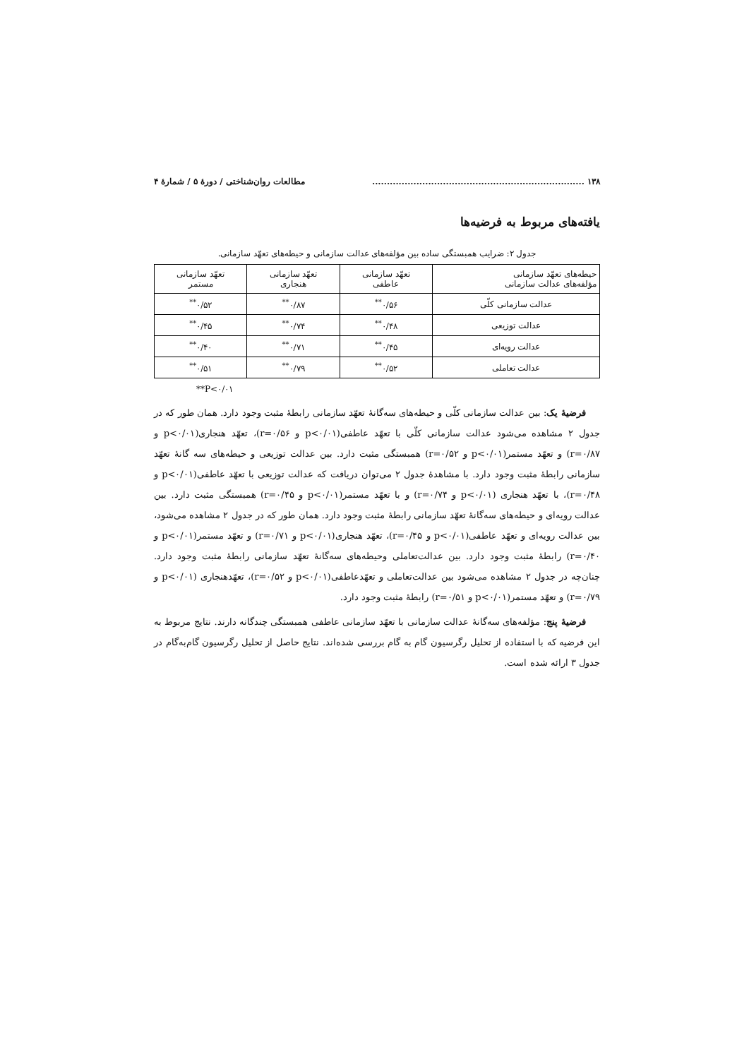۱۳۸ ........................................................................ مطالعات روان‌شناختی / دورهٔ ۵ / شمارهٔ ۴
یافته‌های مربوط به فرضیه‌ها
جدول ۲: ضرایب همبستگی ساده بین مؤلفه‌های عدالت سازمانی و حیطه‌های تعهّد سازمانی.
| حیطه‌های تعهّد سازمانی مؤلفه‌های عدالت سازمانی | تعهّد سازمانی عاطفی | تعهّد سازمانی هنجاری | تعهّد سازمانی مستمر |
| عدالت سازمانی کلّی | ۰/۵۶<sup>**</sup> | ۰/۸۷<sup>**</sup> | ۰/۵۲<sup>**</sup> |
| عدالت توزیعی | ۰/۴۸<sup>**</sup> | ۰/۷۴<sup>**</sup> | ۰/۴۵<sup>**</sup> |
| عدالت رویه‌ای | ۰/۴۵<sup>**</sup> | ۰/۷۱<sup>**</sup> | ۰/۴۰<sup>**</sup> |
| عدالت تعاملی | ۰/۵۲<sup>**</sup> | ۰/۷۹<sup>**</sup> | ۰/۵۱<sup>**</sup> |
**P<۰/۰۱
فرضیهٔ یک: بین عدالت سازمانی کلّی و حیطه‌های سه‌گانهٔ تعهّد سازمانی رابطهٔ مثبت وجود دارد. همان طور که در جدول ۲ مشاهده می‌شود عدالت سازمانی کلّی با تعهّد عاطفی(p<۰/۰۱ و r=۰/۵۶)، تعهّد هنجاری(p<۰/۰۱ و r=۰/۸۷) و تعهّد مستمر(p<۰/۰۱ و r=۰/۵۲) همبستگی مثبت دارد. بین عدالت توزیعی و حیطه‌های سه گانهٔ تعهّد سازمانی رابطهٔ مثبت وجود دارد. با مشاهدهٔ جدول ۲ می‌توان دریافت که عدالت توزیعی با تعهّد عاطفی(p<۰/۰۱ و r=۰/۴۸)، با تعهّد هنجاری (p<۰/۰۱ و r=۰/۷۴) و با تعهّد مستمر(p<۰/۰۱ و r=۰/۴۵) همبستگی مثبت دارد. بین عدالت رویه‌ای و حیطه‌های سه‌گانهٔ تعهّد سازمانی رابطهٔ مثبت وجود دارد. همان طور که در جدول ۲ مشاهده می‌شود، بین عدالت رویه‌ای و تعهّد عاطفی(p<۰/۰۱ و r=۰/۴۵)، تعهّد هنجاری(p<۰/۰۱ و r=۰/۷۱) و تعهّد مستمر(p<۰/۰۱ و r=۰/۴۰) رابطهٔ مثبت وجود دارد. بین عدالت‌تعاملی وحیطه‌های سه‌گانهٔ تعهّد سازمانی رابطهٔ مثبت وجود دارد. چنان‌چه در جدول ۲ مشاهده می‌شود بین عدالت‌تعاملی و تعهّدعاطفی(p<۰/۰۱ و r=۰/۵۲)، تعهّدهنجاری (p<۰/۰۱ و r=۰/۷۹) و تعهّد مستمر(p<۰/۰۱ و r=۰/۵۱) رابطهٔ مثبت وجود دارد.
فرضیهٔ پنج: مؤلفه‌های سه‌گانهٔ عدالت سازمانی با تعهّد سازمانی عاطفی همبستگی چندگانه دارند. نتایج مربوط به این فرضیه که با استفاده از تحلیل رگرسیون گام به گام بررسی شده‌اند. نتایج حاصل از تحلیل رگرسیون گام‌به‌گام در جدول ۳ ارائه شده است.